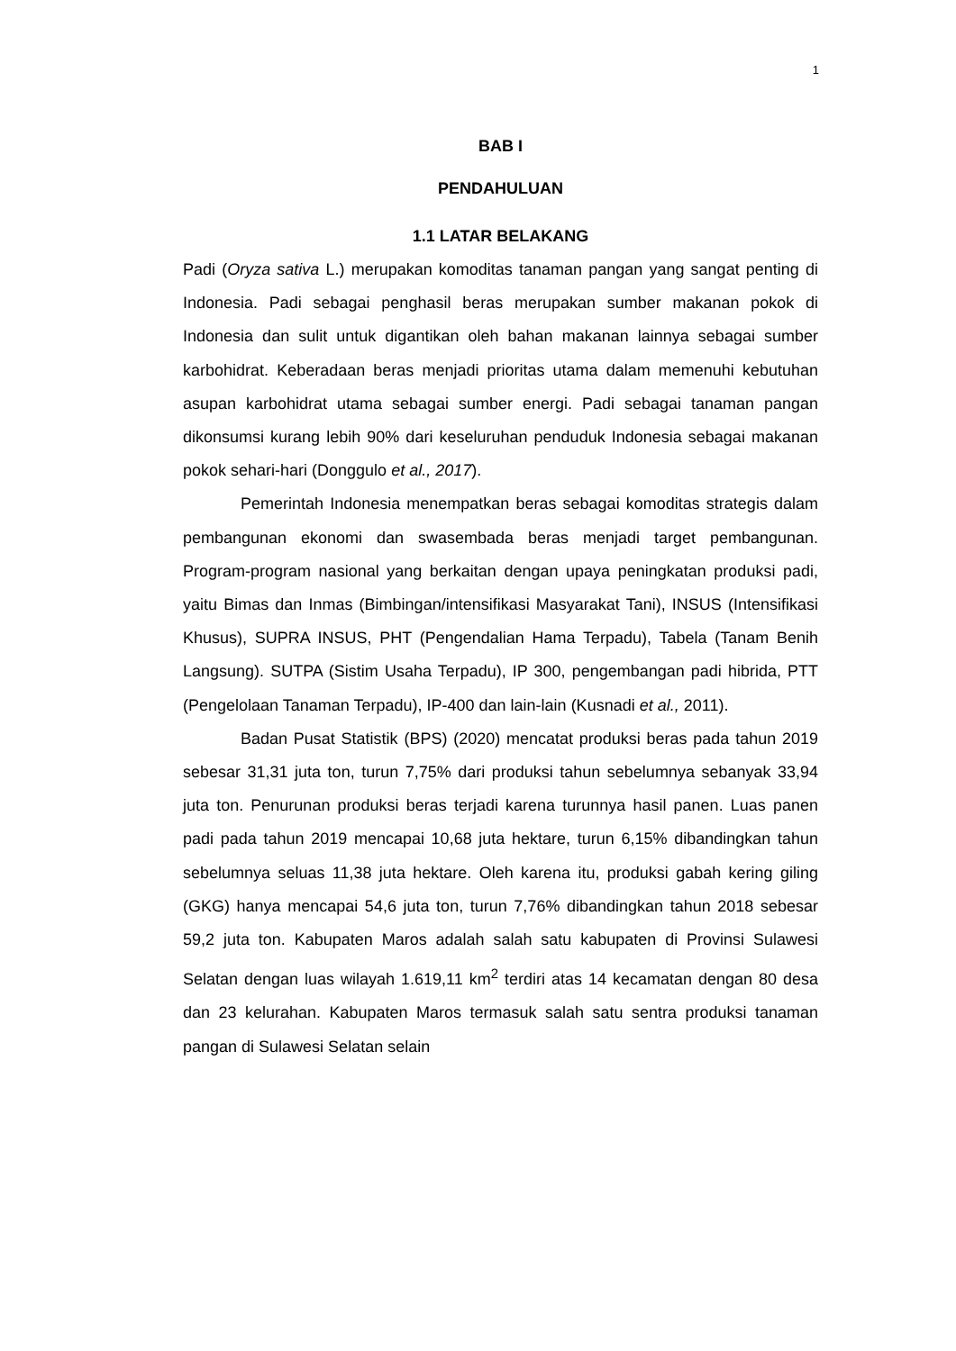1
BAB I
PENDAHULUAN
1.1 LATAR BELAKANG
Padi (Oryza sativa L.) merupakan komoditas tanaman pangan yang sangat penting di Indonesia. Padi sebagai penghasil beras merupakan sumber makanan pokok di Indonesia dan sulit untuk digantikan oleh bahan makanan lainnya sebagai sumber karbohidrat. Keberadaan beras menjadi prioritas utama dalam memenuhi kebutuhan asupan karbohidrat utama sebagai sumber energi. Padi sebagai tanaman pangan dikonsumsi kurang lebih 90% dari keseluruhan penduduk Indonesia sebagai makanan pokok sehari-hari (Donggulo et al., 2017).
Pemerintah Indonesia menempatkan beras sebagai komoditas strategis dalam pembangunan ekonomi dan swasembada beras menjadi target pembangunan. Program-program nasional yang berkaitan dengan upaya peningkatan produksi padi, yaitu Bimas dan Inmas (Bimbingan/intensifikasi Masyarakat Tani), INSUS (Intensifikasi Khusus), SUPRA INSUS, PHT (Pengendalian Hama Terpadu), Tabela (Tanam Benih Langsung). SUTPA (Sistim Usaha Terpadu), IP 300, pengembangan padi hibrida, PTT (Pengelolaan Tanaman Terpadu), IP-400 dan lain-lain (Kusnadi et al., 2011).
Badan Pusat Statistik (BPS) (2020) mencatat produksi beras pada tahun 2019 sebesar 31,31 juta ton, turun 7,75% dari produksi tahun sebelumnya sebanyak 33,94 juta ton. Penurunan produksi beras terjadi karena turunnya hasil panen. Luas panen padi pada tahun 2019 mencapai 10,68 juta hektare, turun 6,15% dibandingkan tahun sebelumnya seluas 11,38 juta hektare. Oleh karena itu, produksi gabah kering giling (GKG) hanya mencapai 54,6 juta ton, turun 7,76% dibandingkan tahun 2018 sebesar 59,2 juta ton. Kabupaten Maros adalah salah satu kabupaten di Provinsi Sulawesi Selatan dengan luas wilayah 1.619,11 km<sup>2</sup> terdiri atas 14 kecamatan dengan 80 desa dan 23 kelurahan. Kabupaten Maros termasuk salah satu sentra produksi tanaman pangan di Sulawesi Selatan selain